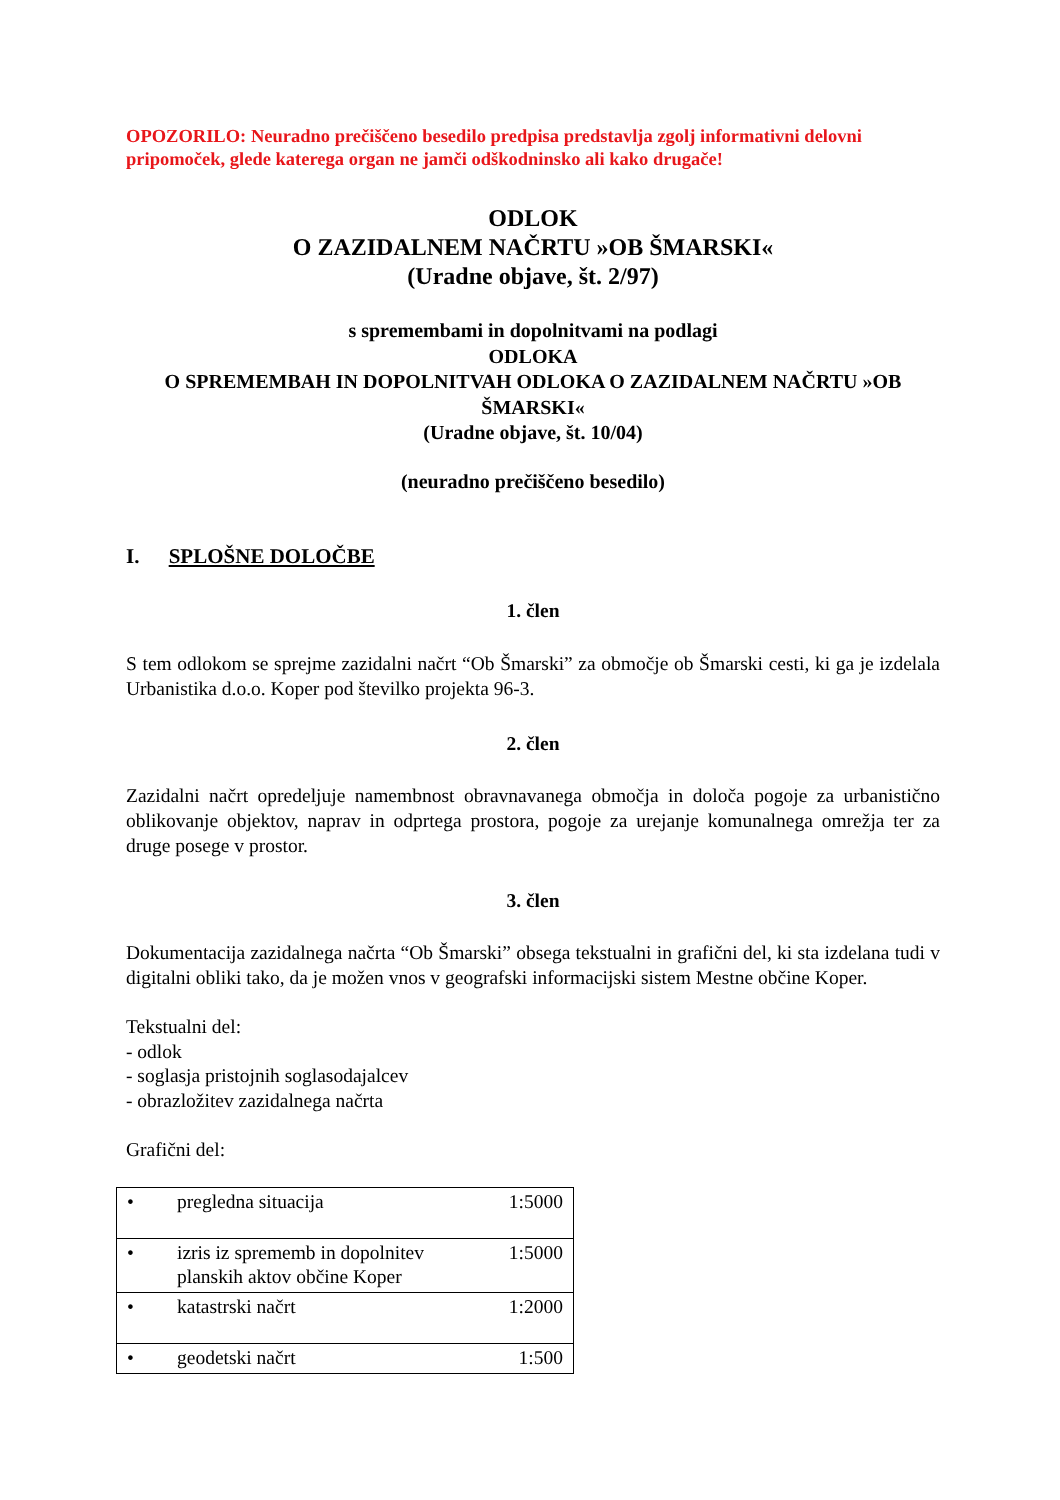OPOZORILO: Neuradno prečiščeno besedilo predpisa predstavlja zgolj informativni delovni pripomoček, glede katerega organ ne jamči odškodninsko ali kako drugače!
ODLOK
O ZAZIDALNEM NAČRTU »OB ŠMARSKI«
(Uradne objave, št. 2/97)
s spremembami in dopolnitvami na podlagi
ODLOKA
O SPREMEMBAH IN DOPOLNITVAH ODLOKA O ZAZIDALNEM NAČRTU »OB ŠMARSKI«
(Uradne objave, št. 10/04)
(neuradno prečiščeno besedilo)
I. SPLOŠNE DOLOČBE
1. člen
S tem odlokom se sprejme zazidalni načrt “Ob Šmarski” za območje ob Šmarski cesti, ki ga je izdelala Urbanistika d.o.o. Koper pod številko projekta 96-3.
2. člen
Zazidalni načrt opredeljuje namembnost obravnavanega območja in določa pogoje za urbanistično oblikovanje objektov, naprav in odprtega prostora, pogoje za urejanje komunalnega omrežja ter za druge posege v prostor.
3. člen
Dokumentacija zazidalnega načrta “Ob Šmarski” obsega tekstualni in grafični del, ki sta izdelana tudi v digitalni obliki tako, da je možen vnos v geografski informacijski sistem Mestne občine Koper.
Tekstualni del:
- odlok
- soglasja pristojnih soglasodajalcev
- obrazložitev zazidalnega načrta
Grafični del:
| • | pregledna situacija | 1:5000 |
| • | izris iz sprememb in dopolnitev planskih aktov občine Koper | 1:5000 |
| • | katastrski načrt | 1:2000 |
| • | geodetski načrt | 1:500 |